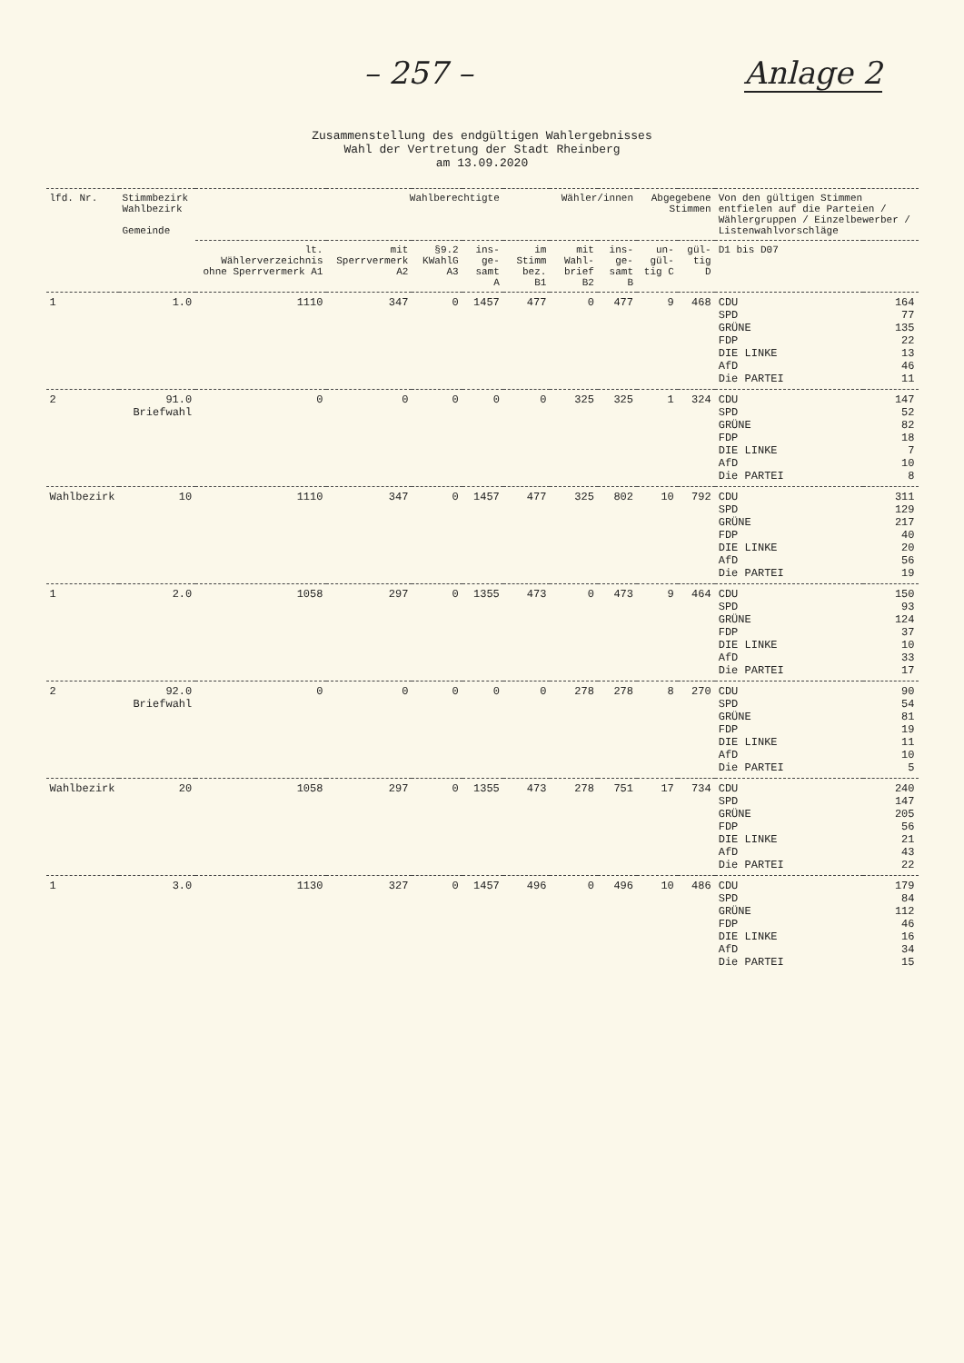– 257 – Anlage 2
Zusammenstellung des endgültigen Wahlergebnisses
Wahl der Vertretung der Stadt Rheinberg
am 13.09.2020
| lfd. Nr. | Stimmbezirk Wahlbezirk Gemeinde | Wahlberechtigte | | | | Wähler/innen | | | Abgegebene Stimmen | | Von den gültigen Stimmen entfielen auf die Parteien / Wählergruppen / Einzelbewerber / Listenwahlvorschläge | |
| --- | --- | --- | --- | --- | --- | --- | --- | --- | --- | --- | --- | --- |
| | | lt. Wählerverzeichnis ohne Sperrvermerk A1 | mit Sperrvermerk A2 | §9.2 KWahlG A3 | ins-ge-samt A | im Stimm bez. B1 | mit Wahl-brief B2 | ins-ge-samt B | un-gül-tig C | gül-tig D | D1 bis D07 | |
| 1 | 1.0 | 1110 | 347 | 0 | 1457 | 477 | 0 | 477 | 9 | 468 | CDU SPD GRÜNE FDP DIE LINKE AfD Die PARTEI | 164 77 135 22 13 46 11 |
| 2 | 91.0 Briefwahl | 0 | 0 | 0 | 0 | 0 | 325 | 325 | 1 | 324 | CDU SPD GRÜNE FDP DIE LINKE AfD Die PARTEI | 147 52 82 18 7 10 8 |
| Wahlbezirk | 10 | 1110 | 347 | 0 | 1457 | 477 | 325 | 802 | 10 | 792 | CDU SPD GRÜNE FDP DIE LINKE AfD Die PARTEI | 311 129 217 40 20 56 19 |
| 1 | 2.0 | 1058 | 297 | 0 | 1355 | 473 | 0 | 473 | 9 | 464 | CDU SPD GRÜNE FDP DIE LINKE AfD Die PARTEI | 150 93 124 37 10 33 17 |
| 2 | 92.0 Briefwahl | 0 | 0 | 0 | 0 | 0 | 278 | 278 | 8 | 270 | CDU SPD GRÜNE FDP DIE LINKE AfD Die PARTEI | 90 54 81 19 11 10 5 |
| Wahlbezirk | 20 | 1058 | 297 | 0 | 1355 | 473 | 278 | 751 | 17 | 734 | CDU SPD GRÜNE FDP DIE LINKE AfD Die PARTEI | 240 147 205 56 21 43 22 |
| 1 | 3.0 | 1130 | 327 | 0 | 1457 | 496 | 0 | 496 | 10 | 486 | CDU SPD GRÜNE FDP DIE LINKE AfD Die PARTEI | 179 84 112 46 16 34 15 |